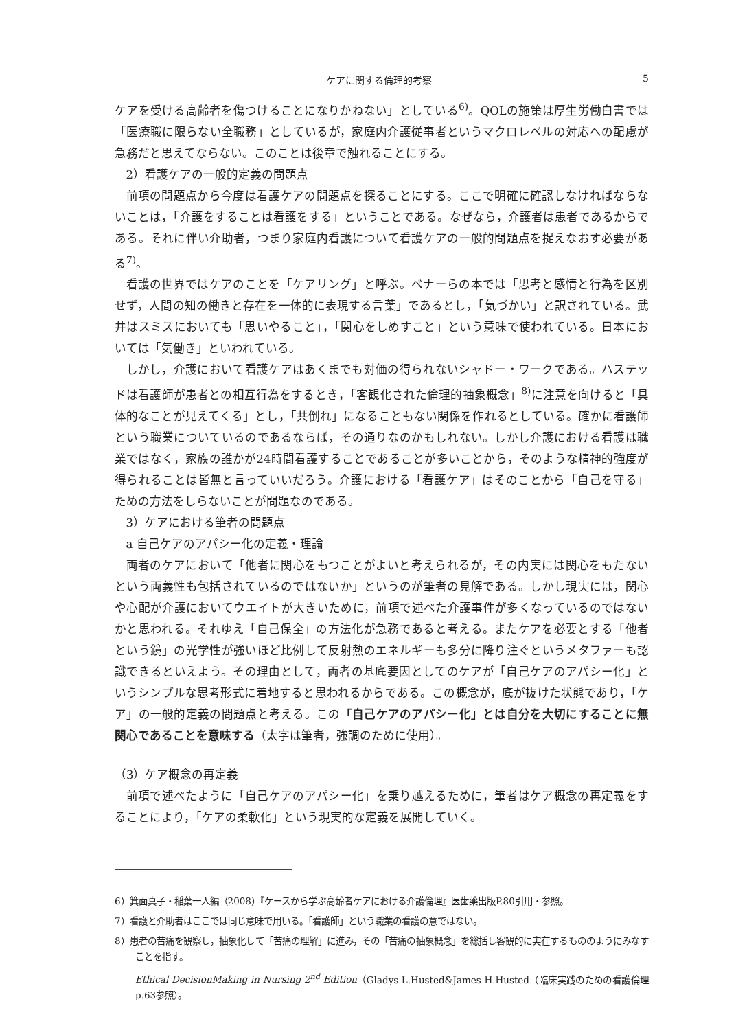ケアに関する倫理的考察 5
ケアを受ける高齢者を傷つけることになりかねない」としている<sup>6)</sup>。QOLの施策は厚生労働白書では「医療職に限らない全職務」としているが，家庭内介護従事者というマクロレベルの対応への配慮が急務だと思えてならない。このことは後章で触れることにする。
2）看護ケアの一般的定義の問題点
前項の問題点から今度は看護ケアの問題点を探ることにする。ここで明確に確認しなければならないことは，「介護をすることは看護をする」ということである。なぜなら，介護者は患者であるからである。それに伴い介助者，つまり家庭内看護について看護ケアの一般的問題点を捉えなおす必要がある<sup>7)</sup>。
看護の世界ではケアのことを「ケアリング」と呼ぶ。ベナーらの本では「思考と感情と行為を区別せず，人間の知の働きと存在を一体的に表現する言葉」であるとし，「気づかい」と訳されている。武井はスミスにおいても「思いやること」，「関心をしめすこと」という意味で使われている。日本においては「気働き」といわれている。
しかし，介護において看護ケアはあくまでも対価の得られないシャドー・ワークである。ハステッドは看護師が患者との相互行為をするとき，「客観化された倫理的抽象概念」<sup>8)</sup>に注意を向けると「具体的なことが見えてくる」とし，「共倒れ」になることもない関係を作れるとしている。確かに看護師という職業についているのであるならば，その通りなのかもしれない。しかし介護における看護は職業ではなく，家族の誰かが24時間看護することであることが多いことから，そのような精神的強度が得られることは皆無と言っていいだろう。介護における「看護ケア」はそのことから「自己を守る」ための方法をしらないことが問題なのである。
3）ケアにおける筆者の問題点
a 自己ケアのアパシー化の定義・理論
両者のケアにおいて「他者に関心をもつことがよいと考えられるが，その内実には関心をもたないという両義性も包括されているのではないか」というのが筆者の見解である。しかし現実には，関心や心配が介護においてウエイトが大きいために，前項で述べた介護事件が多くなっているのではないかと思われる。それゆえ「自己保全」の方法化が急務であると考える。またケアを必要とする「他者という鏡」の光学性が強いほど比例して反射熱のエネルギーも多分に降り注ぐというメタファーも認識できるといえよう。その理由として，両者の基底要因としてのケアが「自己ケアのアパシー化」というシンプルな思考形式に着地すると思われるからである。この概念が，底が抜けた状態であり，「ケア」の一般的定義の問題点と考える。この「自己ケアのアパシー化」とは自分を大切にすることに無関心であることを意味する（太字は筆者，強調のために使用）。
（3）ケア概念の再定義
前項で述べたように「自己ケアのアパシー化」を乗り越えるために，筆者はケア概念の再定義をすることにより，「ケアの柔軟化」という現実的な定義を展開していく。
6）箕面真子・稲葉一人編（2008）『ケースから学ぶ高齢者ケアにおける介護倫理』医歯薬出版P.80引用・参照。
7）看護と介助者はここでは同じ意味で用いる。「看護師」という職業の看護の意ではない。
8）患者の苦痛を観察し，抽象化して「苦痛の理解」に進み，その「苦痛の抽象概念」を総括し客観的に実在するもののようにみなすことを指す。
Ethical DecisionMaking in Nursing 2<sup>nd</sup> Edition（Gladys L.Husted&James H.Husted（臨床実践のための看護倫理p.63参照）。